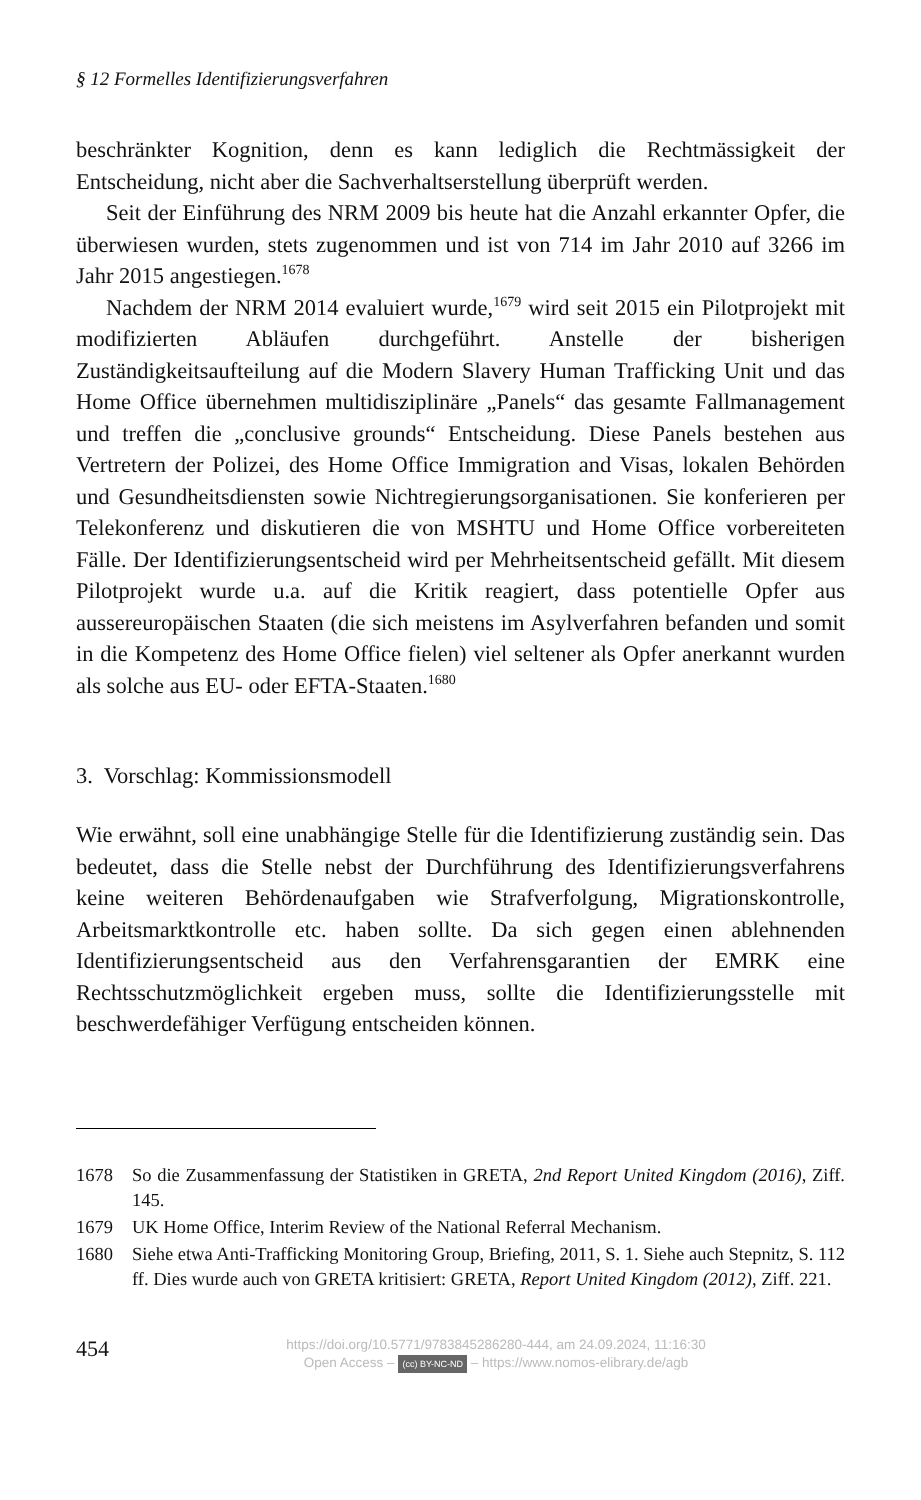§ 12 Formelles Identifizierungsverfahren
beschränkter Kognition, denn es kann lediglich die Rechtmässigkeit der Entscheidung, nicht aber die Sachverhaltserstellung überprüft werden.
Seit der Einführung des NRM 2009 bis heute hat die Anzahl erkannter Opfer, die überwiesen wurden, stets zugenommen und ist von 714 im Jahr 2010 auf 3266 im Jahr 2015 angestiegen.<sup>1678</sup>
Nachdem der NRM 2014 evaluiert wurde,<sup>1679</sup> wird seit 2015 ein Pilotprojekt mit modifizierten Abläufen durchgeführt. Anstelle der bisherigen Zuständigkeitsaufteilung auf die Modern Slavery Human Trafficking Unit und das Home Office übernehmen multidisziplinäre „Panels“ das gesamte Fallmanagement und treffen die „conclusive grounds“ Entscheidung. Diese Panels bestehen aus Vertretern der Polizei, des Home Office Immigration and Visas, lokalen Behörden und Gesundheitsdiensten sowie Nichtregierungsorganisationen. Sie konferieren per Telekonferenz und diskutieren die von MSHTU und Home Office vorbereiteten Fälle. Der Identifizierungsentscheid wird per Mehrheitsentscheid gefällt. Mit diesem Pilotprojekt wurde u.a. auf die Kritik reagiert, dass potentielle Opfer aus aussereuropäischen Staaten (die sich meistens im Asylverfahren befanden und somit in die Kompetenz des Home Office fielen) viel seltener als Opfer anerkannt wurden als solche aus EU- oder EFTA-Staaten.<sup>1680</sup>
3. Vorschlag: Kommissionsmodell
Wie erwähnt, soll eine unabhängige Stelle für die Identifizierung zuständig sein. Das bedeutet, dass die Stelle nebst der Durchführung des Identifizierungsverfahrens keine weiteren Behördenaufgaben wie Strafverfolgung, Migrationskontrolle, Arbeitsmarktkontrolle etc. haben sollte. Da sich gegen einen ablehnenden Identifizierungsentscheid aus den Verfahrensgarantien der EMRK eine Rechtsschutzmöglichkeit ergeben muss, sollte die Identifizierungsstelle mit beschwerdefähiger Verfügung entscheiden können.
1678 So die Zusammenfassung der Statistiken in GRETA, 2nd Report United Kingdom (2016), Ziff. 145.
1679 UK Home Office, Interim Review of the National Referral Mechanism.
1680 Siehe etwa Anti-Trafficking Monitoring Group, Briefing, 2011, S. 1. Siehe auch Stepnitz, S. 112 ff. Dies wurde auch von GRETA kritisiert: GRETA, Report United Kingdom (2012), Ziff. 221.
454
https://doi.org/10.5771/9783845286280-444, am 24.09.2024, 11:16:30
Open Access – (cc) BY-NC-ND – https://www.nomos-elibrary.de/agb